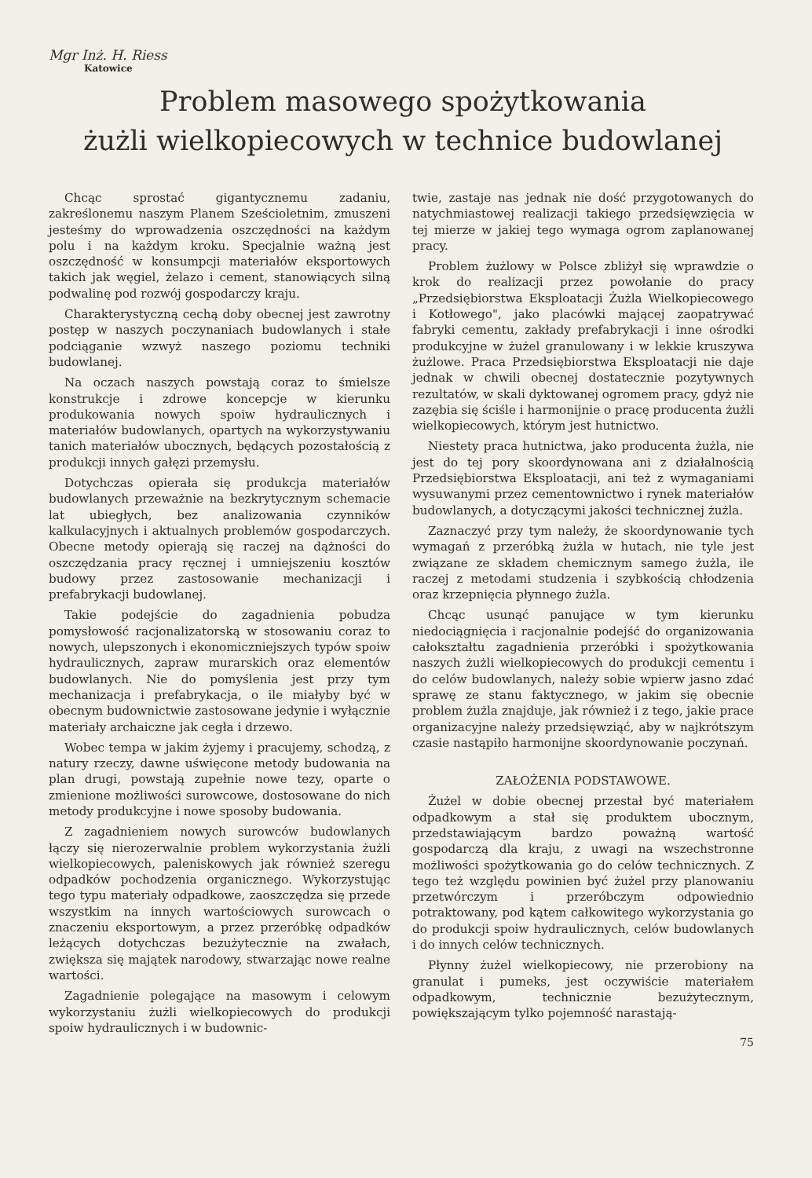Mgr Inż. H. Riess
Katowice
Problem masowego spożytkowania
żużli wielkopiecowych w technice budowlanej
Chcąc sprostać gigantycznemu zadaniu, zakreślonemu naszym Planem Sześcioletnim, zmuszeni jesteśmy do wprowadzenia oszczędności na każdym polu i na każdym kroku. Specjalnie ważną jest oszczędność w konsumpcji materiałów eksportowych takich jak węgiel, żelazo i cement, stanowiących silną podwalinę pod rozwój gospodarczy kraju.
Charakterystyczną cechą doby obecnej jest zawrotny postęp w naszych poczynaniach budowlanych i stałe podciąganie wzwyż naszego poziomu techniki budowlanej.
Na oczach naszych powstają coraz to śmielsze konstrukcje i zdrowe koncepcje w kierunku produkowania nowych spoiw hydraulicznych i materiałów budowlanych, opartych na wykorzystywaniu tanich materiałów ubocznych, będących pozostałością z produkcji innych gałęzi przemysłu.
Dotychczas opierała się produkcja materiałów budowlanych przeważnie na bezkrytycznym schemacie lat ubiegłych, bez analizowania czynników kalkulacyjnych i aktualnych problemów gospodarczych. Obecne metody opierają się raczej na dążności do oszczędzania pracy ręcznej i umniejszeniu kosztów budowy przez zastosowanie mechanizacji i prefabrykacji budowlanej.
Takie podejście do zagadnienia pobudza pomysłowość racjonalizatorską w stosowaniu coraz to nowych, ulepszonych i ekonomiczniejszych typów spoiw hydraulicznych, zapraw murarskich oraz elementów budowlanych. Nie do pomyślenia jest przy tym mechanizacja i prefabrykacja, o ile miałyby być w obecnym budownictwie zastosowane jedynie i wyłącznie materiały archaiczne jak cegła i drzewo.
Wobec tempa w jakim żyjemy i pracujemy, schodzą, z natury rzeczy, dawne uświęcone metody budowania na plan drugi, powstają zupełnie nowe tezy, oparte o zmienione możliwości surowcowe, dostosowane do nich metody produkcyjne i nowe sposoby budowania.
Z zagadnieniem nowych surowców budowlanych łączy się nierozerwalnie problem wykorzystania żużli wielkopiecowych, paleniskowych jak również szeregu odpadków pochodzenia organicznego. Wykorzystując tego typu materiały odpadkowe, zaoszczędza się przede wszystkim na innych wartościowych surowcach o znaczeniu eksportowym, a przez przeróbkę odpadków leżących dotychczas bezużytecznie na zwałach, zwiększa się majątek narodowy, stwarzając nowe realne wartości.
Zagadnienie polegające na masowym i celowym wykorzystaniu żużli wielkopiecowych do produkcji spoiw hydraulicznych i w budownic-
twie, zastaje nas jednak nie dość przygotowanych do natychmiastowej realizacji takiego przedsięwzięcia w tej mierze w jakiej tego wymaga ogrom zaplanowanej pracy.
Problem żużlowy w Polsce zbliżył się wprawdzie o krok do realizacji przez powołanie do pracy „Przedsiębiorstwa Eksploatacji Żużla Wielkopiecowego i Kotłowego", jako placówki mającej zaopatrywać fabryki cementu, zakłady prefabrykacji i inne ośrodki produkcyjne w żużel granulowany i w lekkie kruszywa żużlowe. Praca Przedsiębiorstwa Eksploatacji nie daje jednak w chwili obecnej dostatecznie pozytywnych rezultatów, w skali dyktowanej ogromem pracy, gdyż nie zazębia się ściśle i harmonijnie o pracę producenta żużli wielkopiecowych, którym jest hutnictwo.
Niestety praca hutnictwa, jako producenta żużla, nie jest do tej pory skoordynowana ani z działalnością Przedsiębiorstwa Eksploatacji, ani też z wymaganiami wysuwanymi przez cementownictwo i rynek materiałów budowlanych, a dotyczącymi jakości technicznej żużla.
Zaznaczyć przy tym należy, że skoordynowanie tych wymagań z przeróbką żużla w hutach, nie tyle jest związane ze składem chemicznym samego żużla, ile raczej z metodami studzenia i szybkością chłodzenia oraz krzepnięcia płynnego żużla.
Chcąc usunąć panujące w tym kierunku niedociągnięcia i racjonalnie podejść do organizowania całokształtu zagadnienia przeróbki i spożytkowania naszych żużli wielkopiecowych do produkcji cementu i do celów budowlanych, należy sobie wpierw jasno zdać sprawę ze stanu faktycznego, w jakim się obecnie problem żużla znajduje, jak również i z tego, jakie prace organizacyjne należy przedsięwziąć, aby w najkrótszym czasie nastąpiło harmonijne skoordynowanie poczynań.
ZAŁOŻENIA PODSTAWOWE.
Żużel w dobie obecnej przestał być materiałem odpadkowym a stał się produktem ubocznym, przedstawiającym bardzo poważną wartość gospodarczą dla kraju, z uwagi na wszechstronne możliwości spożytkowania go do celów technicznych. Z tego też względu powinien być żużel przy planowaniu przetwórczym i przeróbczym odpowiednio potraktowany, pod kątem całkowitego wykorzystania go do produkcji spoiw hydraulicznych, celów budowlanych i do innych celów technicznych.
Płynny żużel wielkopiecowy, nie przerobiony na granulat i pumeks, jest oczywiście materiałem odpadkowym, technicznie bezużytecznym, powiększającym tylko pojemność narastają-
75